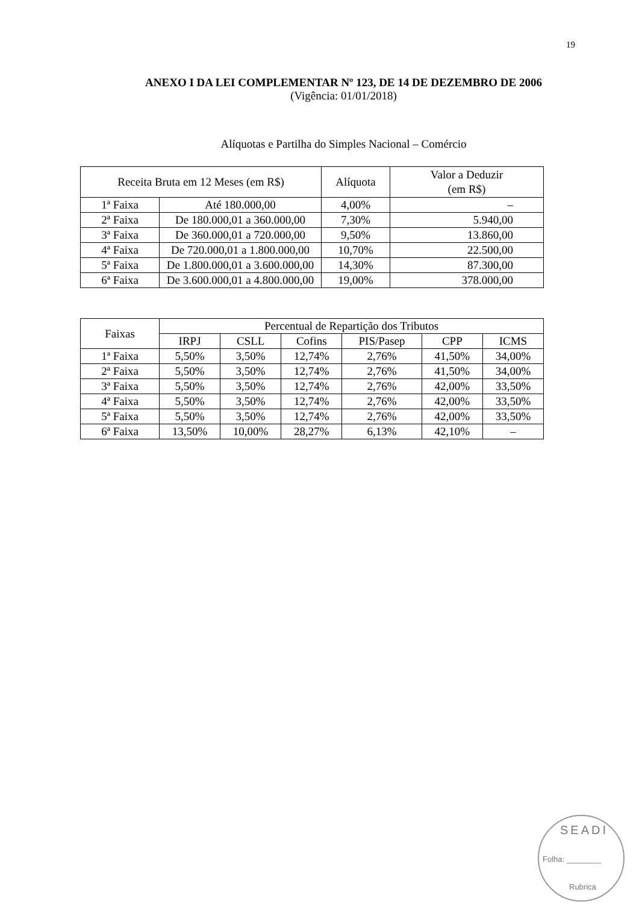19
ANEXO I DA LEI COMPLEMENTAR Nº 123, DE 14 DE DEZEMBRO DE 2006
(Vigência: 01/01/2018)
Alíquotas e Partilha do Simples Nacional – Comércio
| Receita Bruta em 12 Meses (em R$) | | Alíquota | Valor a Deduzir (em R$) |
| --- | --- | --- | --- |
| 1ª Faixa | Até 180.000,00 | 4,00% | – |
| 2ª Faixa | De 180.000,01 a 360.000,00 | 7,30% | 5.940,00 |
| 3ª Faixa | De 360.000,01 a 720.000,00 | 9,50% | 13.860,00 |
| 4ª Faixa | De 720.000,01 a 1.800.000,00 | 10,70% | 22.500,00 |
| 5ª Faixa | De 1.800.000,01 a 3.600.000,00 | 14,30% | 87.300,00 |
| 6ª Faixa | De 3.600.000,01 a 4.800.000,00 | 19,00% | 378.000,00 |
| Faixas | Percentual de Repartição dos Tributos | | | | | |
| --- | --- | --- | --- | --- | --- | --- |
| | IRPJ | CSLL | Cofins | PIS/Pasep | CPP | ICMS |
| 1ª Faixa | 5,50% | 3,50% | 12,74% | 2,76% | 41,50% | 34,00% |
| 2ª Faixa | 5,50% | 3,50% | 12,74% | 2,76% | 41,50% | 34,00% |
| 3ª Faixa | 5,50% | 3,50% | 12,74% | 2,76% | 42,00% | 33,50% |
| 4ª Faixa | 5,50% | 3,50% | 12,74% | 2,76% | 42,00% | 33,50% |
| 5ª Faixa | 5,50% | 3,50% | 12,74% | 2,76% | 42,00% | 33,50% |
| 6ª Faixa | 13,50% | 10,00% | 28,27% | 6,13% | 42,10% | – |
SEADI
Folha: ________
Rubrica